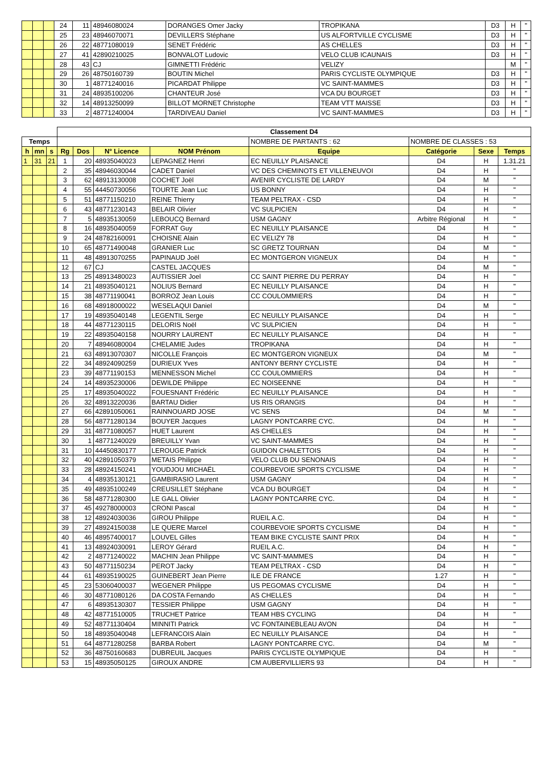| | | | 24 | 11 | 48946080024 | DORANGES Omer Jacky | TROPIKANA | D3 | H | " |
| | | | 25 | 23 | 48946070071 | DEVILLERS Stéphane | US ALFORTVILLE CYCLISME | D3 | H | " |
| | | | 26 | 22 | 48771080019 | SENET Frédéric | AS CHELLES | D3 | H | " |
| | | | 27 | 41 | 42890210025 | BONVALOT Ludovic | VELO CLUB ICAUNAIS | D3 | H | " |
| | | | 28 | 43 | CJ | GIMNETTI Frédéric | VELIZY | | M | " |
| | | | 29 | 26 | 48750160739 | BOUTIN Michel | PARIS CYCLISTE OLYMPIQUE | D3 | H | " |
| | | | 30 | 1 | 48771240016 | PICARDAT Philippe | VC SAINT-MAMMES | D3 | H | " |
| | | | 31 | 24 | 48935100206 | CHANTEUR José | VCA DU BOURGET | D3 | H | " |
| | | | 32 | 14 | 48913250099 | BILLOT MORNET Christophe | TEAM VTT MAISSE | D3 | H | " |
| | | | 33 | 2 | 48771240004 | TARDIVEAU Daniel | VC SAINT-MAMMES | D3 | H | " |
| | | | Classement D4 | | | | | | | |
| Temps | | | | | | | NOMBRE DE PARTANTS : 62 | NOMBRE DE CLASSES : 53 | | |
| h | mn | s | Rg | Dos | N° Licence | NOM Prénom | Equipe | Catégorie | Sexe | Temps |
| 1 | 31 | 21 | 1 | 20 | 48935040023 | LEPAGNEZ Henri | EC NEUILLY PLAISANCE | D4 | H | 1.31.21 |
| | | | 2 | 35 | 48946030044 | CADET Daniel | VC DES CHEMINOTS ET VILLENEUVOI | D4 | H | " |
| | | | 3 | 62 | 48913130008 | COCHET Joël | AVENIR CYCLISTE DE LARDY | D4 | M | " |
| | | | 4 | 55 | 44450730056 | TOURTE Jean Luc | US BONNY | D4 | H | " |
| | | | 5 | 51 | 48771150210 | REINE Thierry | TEAM PELTRAX - CSD | D4 | H | " |
| | | | 6 | 43 | 48771230143 | BELAIR Olivier | VC SULPICIEN | D4 | H | " |
| | | | 7 | 5 | 48935130059 | LEBOUCQ Bernard | USM GAGNY | Arbitre Régional | H | " |
| | | | 8 | 16 | 48935040059 | FORRAT Guy | EC NEUILLY PLAISANCE | D4 | H | " |
| | | | 9 | 24 | 48782160091 | CHOISNE Alain | EC VELIZY 78 | D4 | H | " |
| | | | 10 | 65 | 48771490048 | GRANIER Luc | SC GRETZ TOURNAN | D4 | M | " |
| | | | 11 | 48 | 48913070255 | PAPINAUD Joël | EC MONTGERON VIGNEUX | D4 | H | " |
| | | | 12 | 67 | CJ | CASTEL JACQUES | | D4 | M | " |
| | | | 13 | 25 | 48913480023 | AUTISSIER Joel | CC SAINT PIERRE DU PERRAY | D4 | H | " |
| | | | 14 | 21 | 48935040121 | NOLIUS Bernard | EC NEUILLY PLAISANCE | D4 | H | " |
| | | | 15 | 38 | 48771190041 | BORROZ Jean Louis | CC COULOMMIERS | D4 | H | " |
| | | | 16 | 68 | 48918000022 | WESELAQUI Daniel | | D4 | M | " |
| | | | 17 | 19 | 48935040148 | LEGENTIL Serge | EC NEUILLY PLAISANCE | D4 | H | " |
| | | | 18 | 44 | 48771230115 | DELORIS Noël | VC SULPICIEN | D4 | H | " |
| | | | 19 | 22 | 48935040158 | NOURRY LAURENT | EC NEUILLY PLAISANCE | D4 | H | " |
| | | | 20 | 7 | 48946080004 | CHELAMIE Judes | TROPIKANA | D4 | H | " |
| | | | 21 | 63 | 48913070307 | NICOLLE François | EC MONTGERON VIGNEUX | D4 | M | " |
| | | | 22 | 34 | 48924090259 | DURIEUX Yves | ANTONY BERNY CYCLISTE | D4 | H | " |
| | | | 23 | 39 | 48771190153 | MENNESSON Michel | CC COULOMMIERS | D4 | H | " |
| | | | 24 | 14 | 48935230006 | DEWILDE Philippe | EC NOISEENNE | D4 | H | " |
| | | | 25 | 17 | 48935040022 | FOUESNANT Frédéric | EC NEUILLY PLAISANCE | D4 | H | " |
| | | | 26 | 32 | 48913220036 | BARTAU Didier | US RIS ORANGIS | D4 | H | " |
| | | | 27 | 66 | 42891050061 | RAINNOUARD JOSE | VC SENS | D4 | M | " |
| | | | 28 | 56 | 48771280134 | BOUYER Jacques | LAGNY PONTCARRE CYC. | D4 | H | " |
| | | | 29 | 31 | 48771080057 | HUET Laurent | AS CHELLES | D4 | H | " |
| | | | 30 | 1 | 48771240029 | BREUILLY Yvan | VC SAINT-MAMMES | D4 | H | " |
| | | | 31 | 10 | 44450830177 | LEROUGE Patrick | GUIDON CHALETTOIS | D4 | H | " |
| | | | 32 | 40 | 42891050379 | METAIS Philippe | VELO CLUB DU SENONAIS | D4 | H | " |
| | | | 33 | 28 | 48924150241 | YOUDJOU MICHAËL | COURBEVOIE SPORTS CYCLISME | D4 | H | " |
| | | | 34 | 4 | 48935130121 | GAMBIRASIO Laurent | USM GAGNY | D4 | H | " |
| | | | 35 | 49 | 48935100249 | CREUSILLET Stéphane | VCA DU BOURGET | D4 | H | " |
| | | | 36 | 58 | 48771280300 | LE GALL Olivier | LAGNY PONTCARRE CYC. | D4 | H | " |
| | | | 37 | 45 | 49278000003 | CRONI Pascal | | D4 | H | " |
| | | | 38 | 12 | 48924030036 | GIROU Philippe | RUEIL A.C. | D4 | H | " |
| | | | 39 | 27 | 48924150038 | LE QUERE Marcel | COURBEVOIE SPORTS CYCLISME | D4 | H | " |
| | | | 40 | 46 | 48957400017 | LOUVEL Gilles | TEAM BIKE CYCLISTE SAINT PRIX | D4 | H | " |
| | | | 41 | 13 | 48924030091 | LEROY Gérard | RUEIL A.C. | D4 | H | " |
| | | | 42 | 2 | 48771240022 | MACHIN Jean Philippe | VC SAINT-MAMMES | D4 | H | " |
| | | | 43 | 50 | 48771150234 | PEROT Jacky | TEAM PELTRAX - CSD | D4 | H | " |
| | | | 44 | 61 | 48935190025 | GUINEBERT Jean Pierre | ILE DE FRANCE | 1.27 | H | " |
| | | | 45 | 23 | 53060400037 | WEGENER Philippe | US PEGOMAS CYCLISME | D4 | H | " |
| | | | 46 | 30 | 48771080126 | DA COSTA Fernando | AS CHELLES | D4 | H | " |
| | | | 47 | 6 | 48935130307 | TESSIER Philippe | USM GAGNY | D4 | H | " |
| | | | 48 | 42 | 48771510005 | TRUCHET Patrice | TEAM HBS CYCLING | D4 | H | " |
| | | | 49 | 52 | 48771130404 | MINNITI Patrick | VC FONTAINEBLEAU AVON | D4 | H | " |
| | | | 50 | 18 | 48935040048 | LEFRANCOIS Alain | EC NEUILLY PLAISANCE | D4 | H | " |
| | | | 51 | 64 | 48771280258 | BARBA Robert | LAGNY PONTCARRE CYC. | D4 | M | " |
| | | | 52 | 36 | 48750160683 | DUBREUIL Jacques | PARIS CYCLISTE OLYMPIQUE | D4 | H | " |
| | | | 53 | 15 | 48935050125 | GIROUX ANDRE | CM AUBERVILLIERS 93 | D4 | H | " |